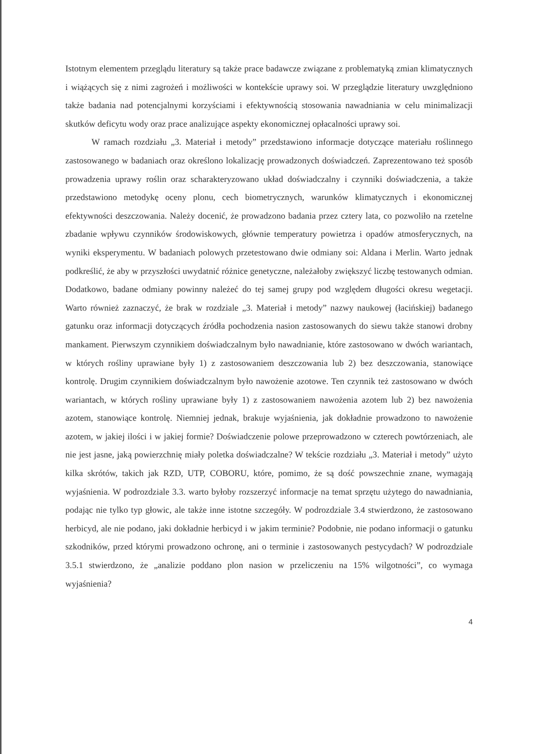Istotnym elementem przeglądu literatury są także prace badawcze związane z problematyką zmian klimatycznych i wiążących się z nimi zagrożeń i możliwości w kontekście uprawy soi. W przeglądzie literatury uwzględniono także badania nad potencjalnymi korzyściami i efektywnością stosowania nawadniania w celu minimalizacji skutków deficytu wody oraz prace analizujące aspekty ekonomicznej opłacalności uprawy soi.
W ramach rozdziału „3. Materiał i metody” przedstawiono informacje dotyczące materiału roślinnego zastosowanego w badaniach oraz określono lokalizację prowadzonych doświadczeń. Zaprezentowano też sposób prowadzenia uprawy roślin oraz scharakteryzowano układ doświadczalny i czynniki doświadczenia, a także przedstawiono metodykę oceny plonu, cech biometrycznych, warunków klimatycznych i ekonomicznej efektywności deszczowania. Należy docenić, że prowadzono badania przez cztery lata, co pozwoliło na rzetelne zbadanie wpływu czynników środowiskowych, głównie temperatury powietrza i opadów atmosferycznych, na wyniki eksperymentu. W badaniach polowych przetestowano dwie odmiany soi: Aldana i Merlin. Warto jednak podkreślić, że aby w przyszłości uwydatnić różnice genetyczne, należałoby zwiększyć liczbę testowanych odmian. Dodatkowo, badane odmiany powinny należeć do tej samej grupy pod względem długości okresu wegetacji. Warto również zaznaczyć, że brak w rozdziale „3. Materiał i metody” nazwy naukowej (łacińskiej) badanego gatunku oraz informacji dotyczących źródła pochodzenia nasion zastosowanych do siewu także stanowi drobny mankament. Pierwszym czynnikiem doświadczalnym było nawadnianie, które zastosowano w dwóch wariantach, w których rośliny uprawiane były 1) z zastosowaniem deszczowania lub 2) bez deszczowania, stanowiące kontrolę. Drugim czynnikiem doświadczalnym było nawożenie azotowe. Ten czynnik też zastosowano w dwóch wariantach, w których rośliny uprawiane były 1) z zastosowaniem nawożenia azotem lub 2) bez nawożenia azotem, stanowiące kontrolę. Niemniej jednak, brakuje wyjaśnienia, jak dokładnie prowadzono to nawożenie azotem, w jakiej ilości i w jakiej formie? Doświadczenie polowe przeprowadzono w czterech powtórzeniach, ale nie jest jasne, jaką powierzchnię miały poletka doświadczalne? W tekście rozdziału „3. Materiał i metody” użyto kilka skrótów, takich jak RZD, UTP, COBORU, które, pomimo, że są dość powszechnie znane, wymagają wyjaśnienia. W podrozdziale 3.3. warto byłoby rozszerzyć informacje na temat sprzętu użytego do nawadniania, podając nie tylko typ głowic, ale także inne istotne szczegóły. W podrozdziale 3.4 stwierdzono, że zastosowano herbicyd, ale nie podano, jaki dokładnie herbicyd i w jakim terminie? Podobnie, nie podano informacji o gatunku szkodników, przed którymi prowadzono ochronę, ani o terminie i zastosowanych pestycydach? W podrozdziale 3.5.1 stwierdzono, że „analizie poddano plon nasion w przeliczeniu na 15% wilgotności”, co wymaga wyjaśnienia?
4